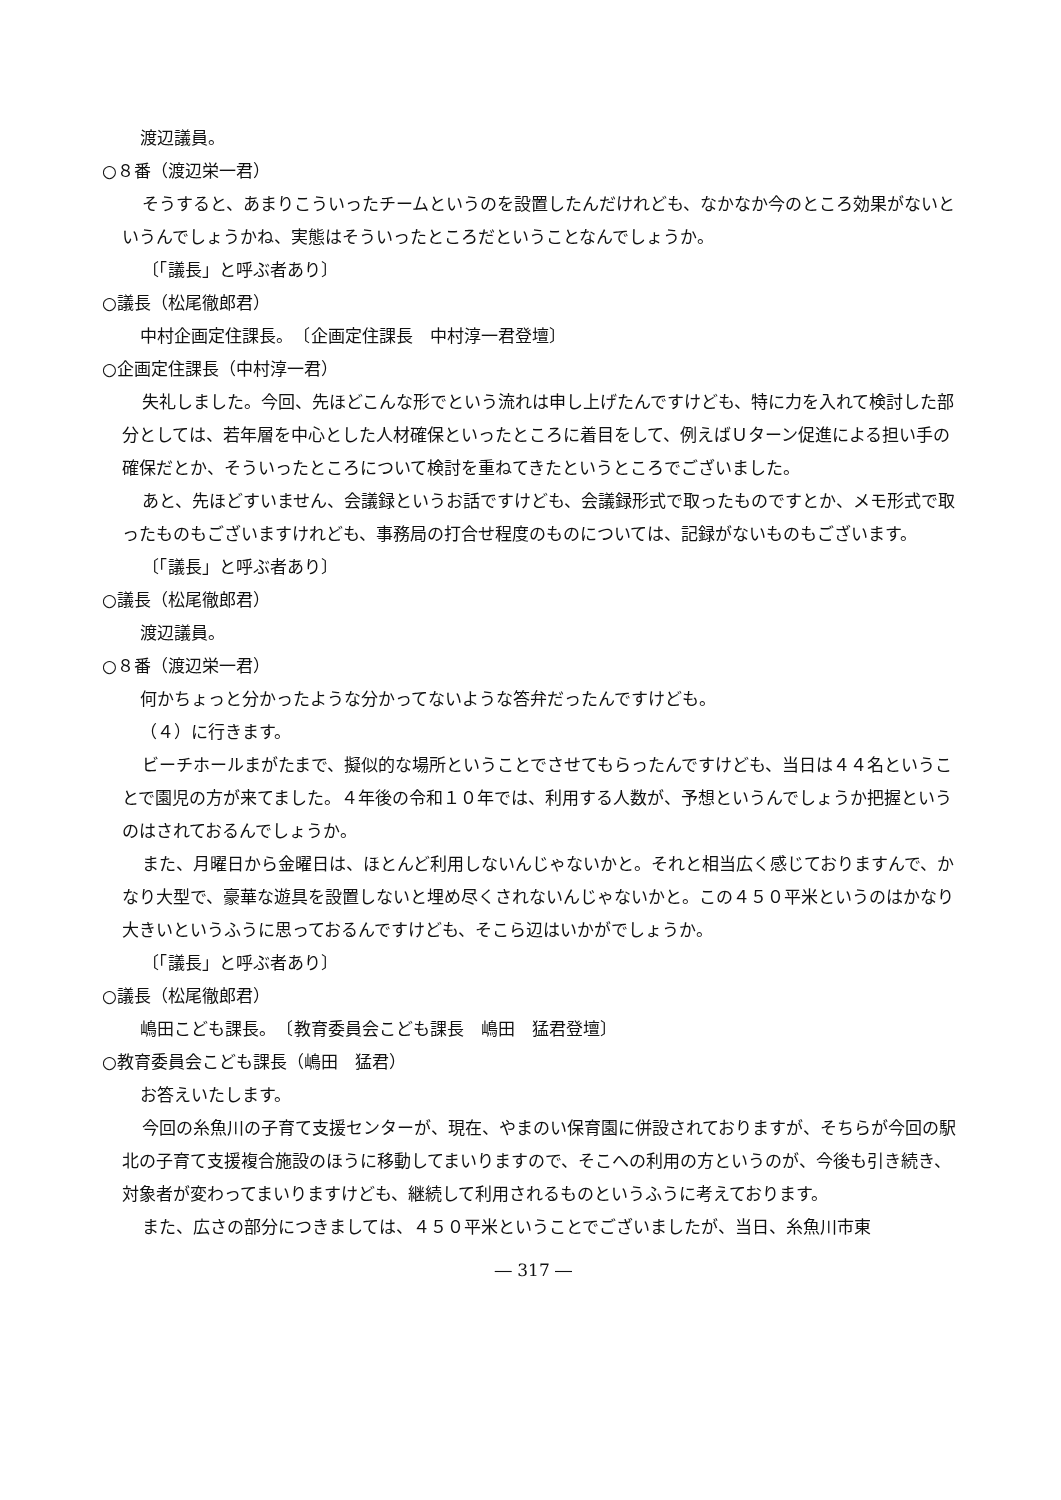渡辺議員。
○８番（渡辺栄一君）
そうすると、あまりこういったチームというのを設置したんだけれども、なかなか今のところ効果がないというんでしょうかね、実態はそういったところだということなんでしょうか。
〔「議長」と呼ぶ者あり〕
○議長（松尾徹郎君）
中村企画定住課長。　〔企画定住課長　中村淳一君登壇〕
○企画定住課長（中村淳一君）
失礼しました。今回、先ほどこんな形でという流れは申し上げたんですけども、特に力を入れて検討した部分としては、若年層を中心とした人材確保といったところに着目をして、例えばＵターン促進による担い手の確保だとか、そういったところについて検討を重ねてきたというところでございました。
あと、先ほどすいません、会議録というお話ですけども、会議録形式で取ったものですとか、メモ形式で取ったものもございますけれども、事務局の打合せ程度のものについては、記録がないものもございます。
〔「議長」と呼ぶ者あり〕
○議長（松尾徹郎君）
渡辺議員。
○８番（渡辺栄一君）
何かちょっと分かったような分かってないような答弁だったんですけども。
（４）に行きます。
ビーチホールまがたまで、擬似的な場所ということでさせてもらったんですけども、当日は４４名ということで園児の方が来てました。４年後の令和１０年では、利用する人数が、予想というんでしょうか把握というのはされておるんでしょうか。
また、月曜日から金曜日は、ほとんど利用しないんじゃないかと。それと相当広く感じておりますんで、かなり大型で、豪華な遊具を設置しないと埋め尽くされないんじゃないかと。この４５０平米というのはかなり大きいというふうに思っておるんですけども、そこら辺はいかがでしょうか。
〔「議長」と呼ぶ者あり〕
○議長（松尾徹郎君）
嶋田こども課長。　〔教育委員会こども課長　嶋田　猛君登壇〕
○教育委員会こども課長（嶋田　猛君）
お答えいたします。
今回の糸魚川の子育て支援センターが、現在、やまのい保育園に併設されておりますが、そちらが今回の駅北の子育て支援複合施設のほうに移動してまいりますので、そこへの利用の方というのが、今後も引き続き、対象者が変わってまいりますけども、継続して利用されるものというふうに考えております。
また、広さの部分につきましては、４５０平米ということでございましたが、当日、糸魚川市東
― 317 ―